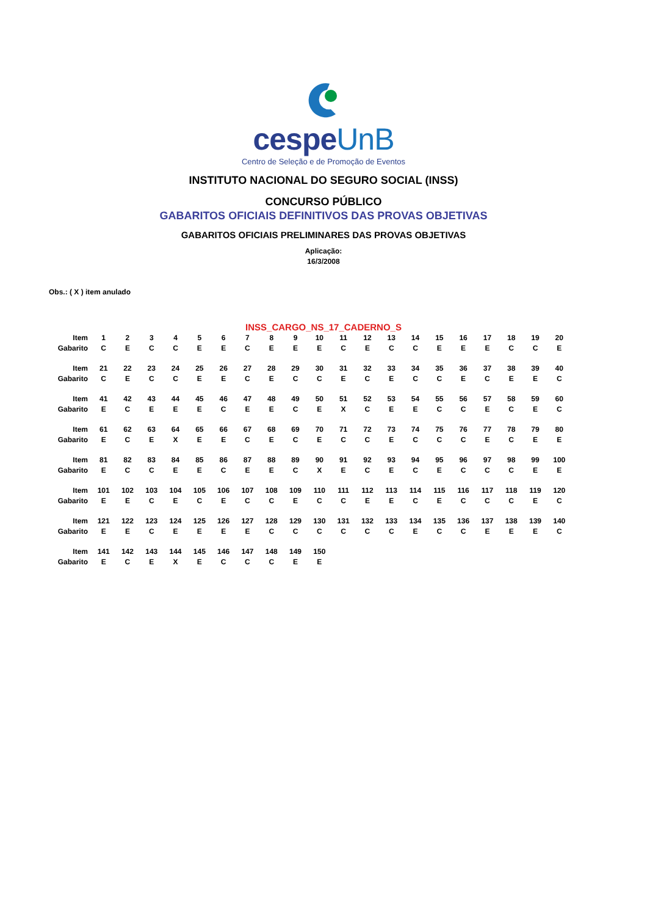cespeUnB
Centro de Seleção e de Promoção de Eventos
INSTITUTO NACIONAL DO SEGURO SOCIAL (INSS)
CONCURSO PÚBLICO
GABARITOS OFICIAIS DEFINITIVOS DAS PROVAS OBJETIVAS
GABARITOS OFICIAIS PRELIMINARES DAS PROVAS OBJETIVAS
Aplicação:
16/3/2008
Obs.: ( X ) item anulado
INSS_CARGO_NS_17_CADERNO_S
| Item | 1 | 2 | 3 | 4 | 5 | 6 | 7 | 8 | 9 | 10 | 11 | 12 | 13 | 14 | 15 | 16 | 17 | 18 | 19 | 20 |
| Gabarito | C | E | C | C | E | E | C | E | E | E | C | E | C | C | E | E | E | C | C | E |
| Item | 21 | 22 | 23 | 24 | 25 | 26 | 27 | 28 | 29 | 30 | 31 | 32 | 33 | 34 | 35 | 36 | 37 | 38 | 39 | 40 |
| Gabarito | C | E | C | C | E | E | C | E | C | C | E | C | E | C | C | E | C | E | E | C |
| Item | 41 | 42 | 43 | 44 | 45 | 46 | 47 | 48 | 49 | 50 | 51 | 52 | 53 | 54 | 55 | 56 | 57 | 58 | 59 | 60 |
| Gabarito | E | C | E | E | E | C | E | E | C | E | X | C | E | E | C | C | E | C | E | C |
| Item | 61 | 62 | 63 | 64 | 65 | 66 | 67 | 68 | 69 | 70 | 71 | 72 | 73 | 74 | 75 | 76 | 77 | 78 | 79 | 80 |
| Gabarito | E | C | E | X | E | E | C | E | C | E | C | C | E | C | C | C | E | C | E | E |
| Item | 81 | 82 | 83 | 84 | 85 | 86 | 87 | 88 | 89 | 90 | 91 | 92 | 93 | 94 | 95 | 96 | 97 | 98 | 99 | 100 |
| Gabarito | E | C | C | E | E | C | E | E | C | X | E | C | E | C | E | C | C | C | E | E |
| Item | 101 | 102 | 103 | 104 | 105 | 106 | 107 | 108 | 109 | 110 | 111 | 112 | 113 | 114 | 115 | 116 | 117 | 118 | 119 | 120 |
| Gabarito | E | E | C | E | C | E | C | C | E | C | C | E | E | C | E | C | C | C | E | C |
| Item | 121 | 122 | 123 | 124 | 125 | 126 | 127 | 128 | 129 | 130 | 131 | 132 | 133 | 134 | 135 | 136 | 137 | 138 | 139 | 140 |
| Gabarito | E | E | C | E | E | E | E | C | C | C | C | C | C | E | C | C | E | E | E | C |
| Item | 141 | 142 | 143 | 144 | 145 | 146 | 147 | 148 | 149 | 150 | | | | | | | | | | |
| Gabarito | E | C | E | X | E | C | C | C | E | E | | | | | | | | | | |